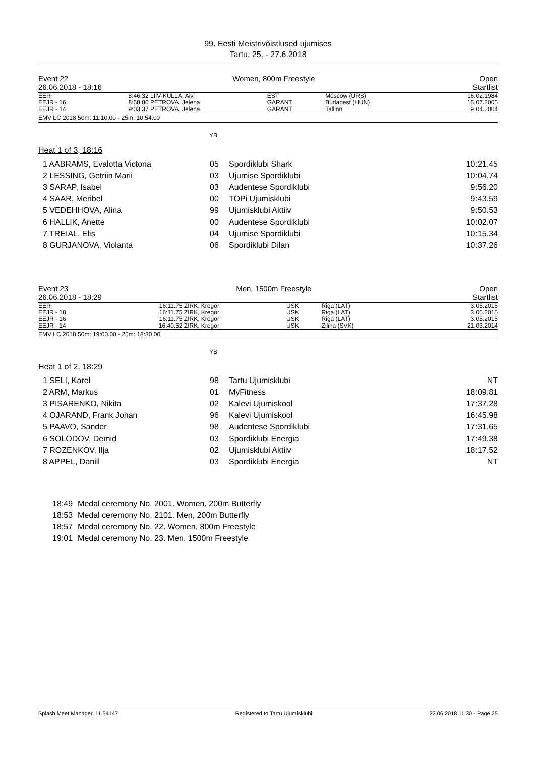99. Eesti Meistrivõistlused ujumises
Tartu, 25. - 27.6.2018
Event 22 Women, 800m Freestyle Open
26.06.2018 - 18:16 Startlist
| EER | 8:46.32 | LIIV-KULLA, Aivi | EST | Moscow (URS) | 16.02.1984 |
| EEJR - 16 | 8:58.80 | PETROVA, Jelena | GARANT | Budapest (HUN) | 15.07.2005 |
| EEJR - 14 | 9:03.37 | PETROVA, Jelena | GARANT | Tallinn | 9.04.2004 |
EMV LC 2018 50m: 11:10.00 - 25m: 10:54.00
YB
Heat 1 of 3, 18:16
| 1 AABRAMS, Evalotta Victoria | 05 | Spordiklubi Shark | 10:21.45 |
| 2 LESSING, Getriin Marii | 03 | Ujumise Spordiklubi | 10:04.74 |
| 3 SARAP, Isabel | 03 | Audentese Spordiklubi | 9:56.20 |
| 4 SAAR, Meribel | 00 | TOPi Ujumisklubi | 9:43.59 |
| 5 VEDEHHOVA, Alina | 99 | Ujumisklubi Aktiiv | 9:50.53 |
| 6 HALLIK, Anette | 00 | Audentese Spordiklubi | 10:02.07 |
| 7 TREIAL, Elis | 04 | Ujumise Spordiklubi | 10:15.34 |
| 8 GURJANOVA, Violanta | 06 | Spordiklubi Dilan | 10:37.26 |
Event 23 Men, 1500m Freestyle Open
26.06.2018 - 18:29 Startlist
| EER | 16:11.75 | ZIRK, Kregor | USK | Riga (LAT) | 3.05.2015 |
| EEJR - 18 | 16:11.75 | ZIRK, Kregor | USK | Riga (LAT) | 3.05.2015 |
| EEJR - 16 | 16:11.75 | ZIRK, Kregor | USK | Riga (LAT) | 3.05.2015 |
| EEJR - 14 | 16:40.52 | ZIRK, Kregor | USK | Zilina (SVK) | 21.03.2014 |
EMV LC 2018 50m: 19:00.00 - 25m: 18:30.00
YB
Heat 1 of 2, 18:29
| 1 SELI, Karel | 98 | Tartu Ujumisklubi | NT |
| 2 ARM, Markus | 01 | MyFitness | 18:09.81 |
| 3 PISARENKO, Nikita | 02 | Kalevi Ujumiskool | 17:37.28 |
| 4 OJARAND, Frank Johan | 96 | Kalevi Ujumiskool | 16:45.98 |
| 5 PAAVO, Sander | 98 | Audentese Spordiklubi | 17:31.65 |
| 6 SOLODOV, Demid | 03 | Spordiklubi Energia | 17:49.38 |
| 7 ROZENKOV, Ilja | 02 | Ujumisklubi Aktiiv | 18:17.52 |
| 8 APPEL, Daniil | 03 | Spordiklubi Energia | NT |
| 18:49 | Medal ceremony No. 2001. Women, 200m Butterfly |
| 18:53 | Medal ceremony No. 2101. Men, 200m Butterfly |
| 18:57 | Medal ceremony No. 22. Women, 800m Freestyle |
| 19:01 | Medal ceremony No. 23. Men, 1500m Freestyle |
Splash Meet Manager, 11.54147 Registered to Tartu Ujumisklubi 22.06.2018 11:30 - Page 25